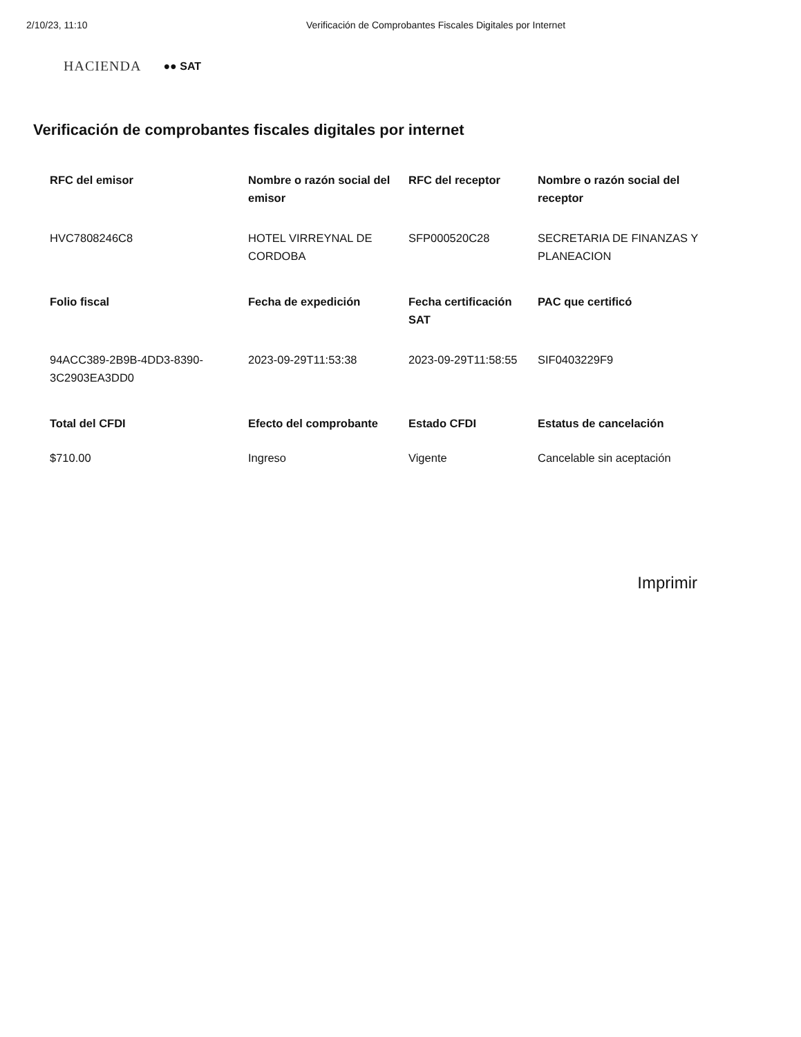2/10/23, 11:10 Verificación de Comprobantes Fiscales Digitales por Internet
HACIENDA ●● SAT
Verificación de comprobantes fiscales digitales por internet
| RFC del emisor | Nombre o razón social del emisor | RFC del receptor | Nombre o razón social del receptor |
| --- | --- | --- | --- |
| HVC7808246C8 | HOTEL VIRREYNAL DE CORDOBA | SFP000520C28 | SECRETARIA DE FINANZAS Y PLANEACION |
| Folio fiscal | Fecha de expedición | Fecha certificación SAT | PAC que certificó |
| 94ACC389-2B9B-4DD3-8390-3C2903EA3DD0 | 2023-09-29T11:53:38 | 2023-09-29T11:58:55 | SIF0403229F9 |
| Total del CFDI | Efecto del comprobante | Estado CFDI | Estatus de cancelación |
| $710.00 | Ingreso | Vigente | Cancelable sin aceptación |
Imprimir